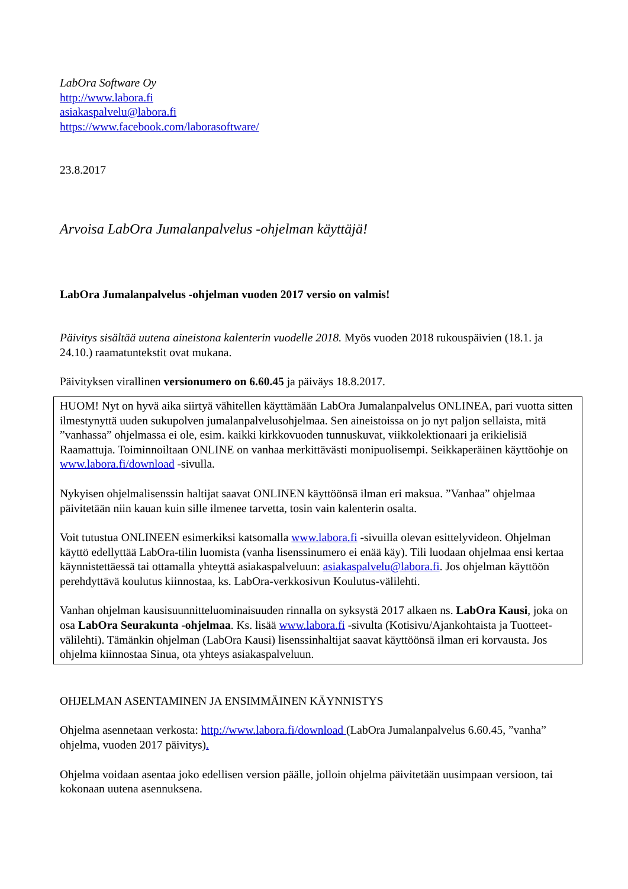LabOra Software Oy
http://www.labora.fi
asiakaspalvelu@labora.fi
https://www.facebook.com/laborasoftware/
23.8.2017
Arvoisa LabOra Jumalanpalvelus -ohjelman käyttäjä!
LabOra Jumalanpalvelus -ohjelman vuoden 2017 versio on valmis!
Päivitys sisältää uutena aineistona kalenterin vuodelle 2018. Myös vuoden 2018 rukouspäivien (18.1. ja 24.10.) raamatuntekstit ovat mukana.
Päivityksen virallinen versionumero on 6.60.45 ja päiväys 18.8.2017.
HUOM! Nyt on hyvä aika siirtyä vähitellen käyttämään LabOra Jumalanpalvelus ONLINEA, pari vuotta sitten ilmestynyttä uuden sukupolven jumalanpalvelusohjelmaa. Sen aineistoissa on jo nyt paljon sellaista, mitä ”vanhassa” ohjelmassa ei ole, esim. kaikki kirkkovuoden tunnuskuvat, viikkolektionaari ja erikielisiä Raamattuja. Toiminnoiltaan ONLINE on vanhaa merkittävästi monipuolisempi. Seikkaperäinen käyttöohje on www.labora.fi/download -sivulla.
Nykyisen ohjelmalisenssin haltijat saavat ONLINEN käyttöönsä ilman eri maksua. ”Vanhaa” ohjelmaa päivitetään niin kauan kuin sille ilmenee tarvetta, tosin vain kalenterin osalta.
Voit tutustua ONLINEEN esimerkiksi katsomalla www.labora.fi -sivuilla olevan esittelyvideon. Ohjelman käyttö edellyttää LabOra-tilin luomista (vanha lisenssinumero ei enää käy). Tili luodaan ohjelmaa ensi kertaa käynnistettäessä tai ottamalla yhteyttä asiakaspalveluun: asiakaspalvelu@labora.fi. Jos ohjelman käyttöön perehdyttävä koulutus kiinnostaa, ks. LabOra-verkkosivun Koulutus-välilehti.
Vanhan ohjelman kausisuunnitteluominaisuuden rinnalla on syksystä 2017 alkaen ns. LabOra Kausi, joka on osa LabOra Seurakunta -ohjelmaa. Ks. lisää www.labora.fi -sivulta (Kotisivu/Ajankohtaista ja Tuotteet-välilehti). Tämänkin ohjelman (LabOra Kausi) lisenssinhaltijat saavat käyttöönsä ilman eri korvausta. Jos ohjelma kiinnostaa Sinua, ota yhteys asiakaspalveluun.
OHJELMAN ASENTAMINEN JA ENSIMMÄINEN KÄYNNISTYS
Ohjelma asennetaan verkosta: http://www.labora.fi/download (LabOra Jumalanpalvelus 6.60.45, ”vanha” ohjelma, vuoden 2017 päivitys).
Ohjelma voidaan asentaa joko edellisen version päälle, jolloin ohjelma päivitetään uusimpaan versioon, tai kokonaan uutena asennuksena.